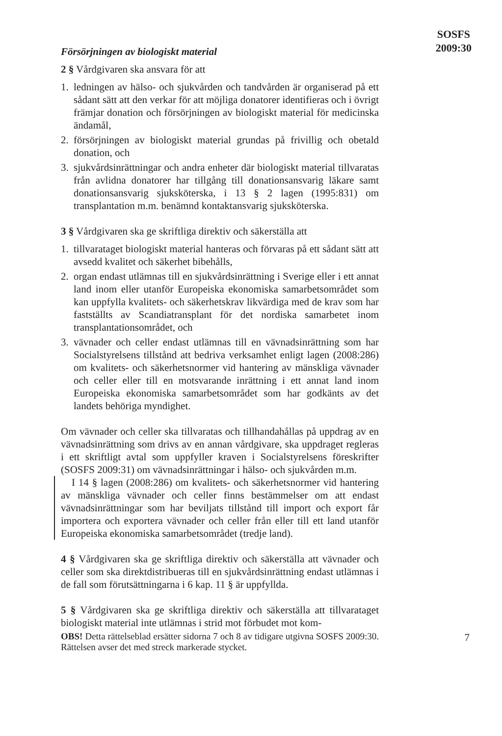SOSFS
2009:30
Försörjningen av biologiskt material
2 § Vårdgivaren ska ansvara för att
1. ledningen av hälso- och sjukvården och tandvården är organiserad på ett sådant sätt att den verkar för att möjliga donatorer identifieras och i övrigt främjar donation och försörjningen av biologiskt material för medicinska ändamål,
2. försörjningen av biologiskt material grundas på frivillig och obetald donation, och
3. sjukvårdsinrättningar och andra enheter där biologiskt material tillvaratas från avlidna donatorer har tillgång till donationsansvarig läkare samt donationsansvarig sjuksköterska, i 13 § 2 lagen (1995:831) om transplantation m.m. benämnd kontaktansvarig sjuksköterska.
3 § Vårdgivaren ska ge skriftliga direktiv och säkerställa att
1. tillvarataget biologiskt material hanteras och förvaras på ett sådant sätt att avsedd kvalitet och säkerhet bibehålls,
2. organ endast utlämnas till en sjukvårdsinrättning i Sverige eller i ett annat land inom eller utanför Europeiska ekonomiska samarbetsområdet som kan uppfylla kvalitets- och säkerhetskrav likvärdiga med de krav som har fastställts av Scandiatransplant för det nordiska samarbetet inom transplantationsområdet, och
3. vävnader och celler endast utlämnas till en vävnadsinrättning som har Socialstyrelsens tillstånd att bedriva verksamhet enligt lagen (2008:286) om kvalitets- och säkerhetsnormer vid hantering av mänskliga vävnader och celler eller till en motsvarande inrättning i ett annat land inom Europeiska ekonomiska samarbetsområdet som har godkänts av det landets behöriga myndighet.
Om vävnader och celler ska tillvaratas och tillhandahållas på uppdrag av en vävnadsinrättning som drivs av en annan vårdgivare, ska uppdraget regleras i ett skriftligt avtal som uppfyller kraven i Socialstyrelsens föreskrifter (SOSFS 2009:31) om vävnadsinrättningar i hälso- och sjukvården m.m.
I 14 § lagen (2008:286) om kvalitets- och säkerhetsnormer vid hantering av mänskliga vävnader och celler finns bestämmelser om att endast vävnadsinrättningar som har beviljats tillstånd till import och export får importera och exportera vävnader och celler från eller till ett land utanför Europeiska ekonomiska samarbetsområdet (tredje land).
4 § Vårdgivaren ska ge skriftliga direktiv och säkerställa att vävnader och celler som ska direktdistribueras till en sjukvårdsinrättning endast utlämnas i de fall som förutsättningarna i 6 kap. 11 § är uppfyllda.
5 § Vårdgivaren ska ge skriftliga direktiv och säkerställa att tillvarataget biologiskt material inte utlämnas i strid mot förbudet mot kom-
OBS! Detta rättelseblad ersätter sidorna 7 och 8 av tidigare utgivna SOSFS 2009:30. Rättelsen avser det med streck markerade stycket.
7